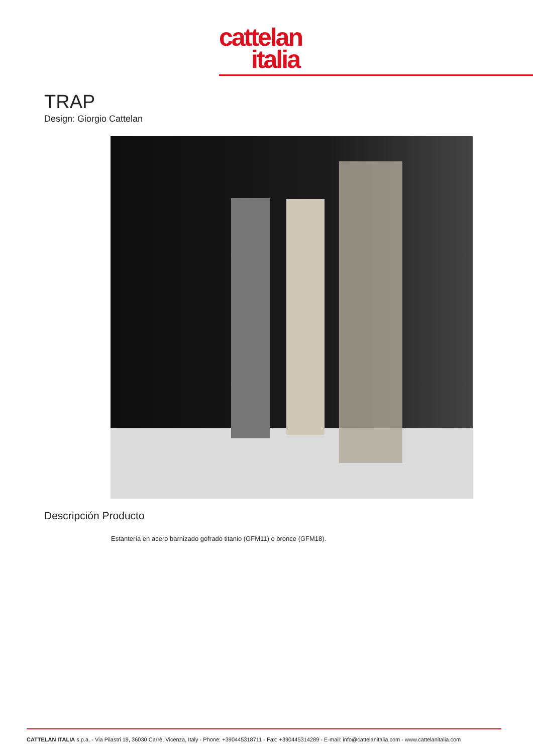cattelan
italia
TRAP
Design: Giorgio Cattelan
Descripción Producto
Estantería en acero barnizado gofrado titanio (GFM11) o bronce (GFM18).
CATTELAN ITALIA s.p.a. - Via Pilastri 19, 36030 Carrè, Vicenza, Italy - Phone: +390445318711 - Fax: +390445314289 - E-mail: info@cattelanitalia.com - www.cattelanitalia.com